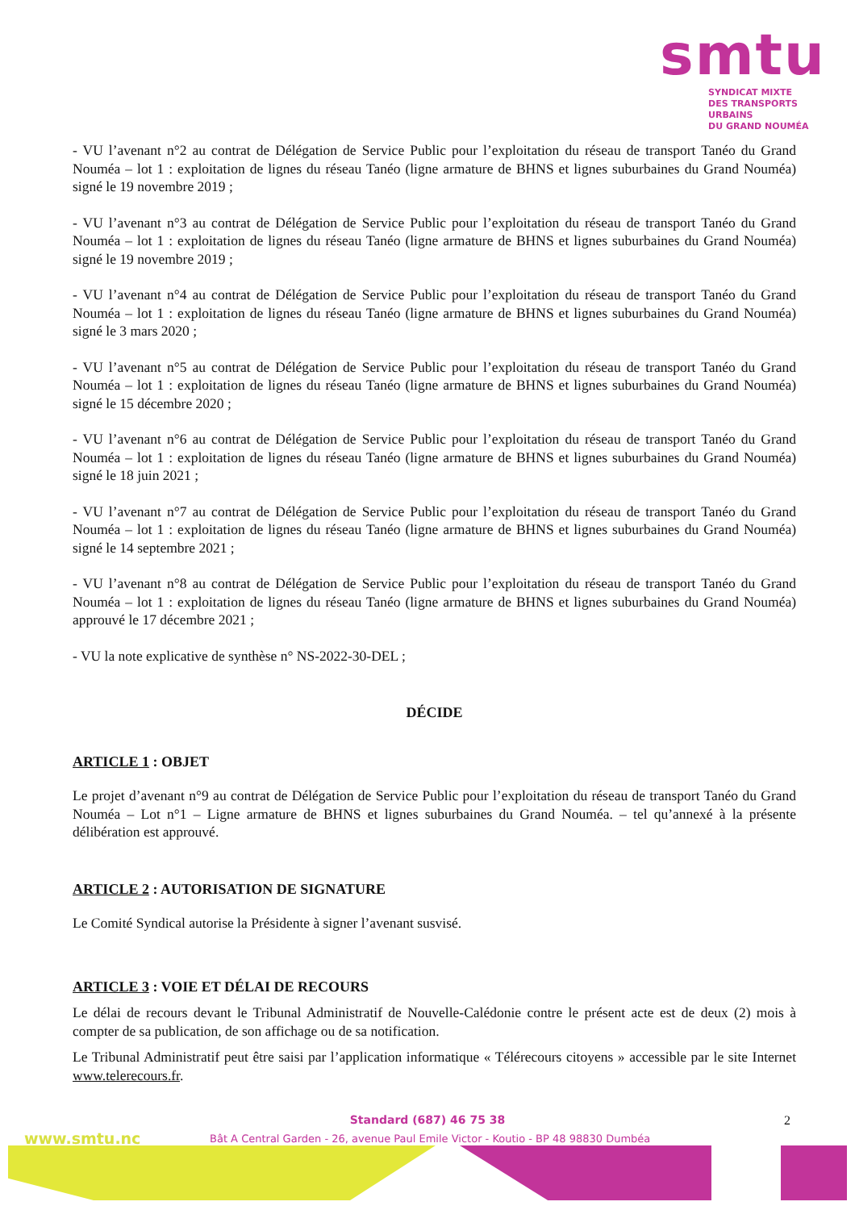smtu
SYNDICAT MIXTE
DES TRANSPORTS URBAINS
DU GRAND NOUMÉA
- VU l’avenant n°2 au contrat de Délégation de Service Public pour l’exploitation du réseau de transport Tanéo du Grand Nouméa – lot 1 : exploitation de lignes du réseau Tanéo (ligne armature de BHNS et lignes suburbaines du Grand Nouméa) signé le 19 novembre 2019 ;
- VU l’avenant n°3 au contrat de Délégation de Service Public pour l’exploitation du réseau de transport Tanéo du Grand Nouméa – lot 1 : exploitation de lignes du réseau Tanéo (ligne armature de BHNS et lignes suburbaines du Grand Nouméa) signé le 19 novembre 2019 ;
- VU l’avenant n°4 au contrat de Délégation de Service Public pour l’exploitation du réseau de transport Tanéo du Grand Nouméa – lot 1 : exploitation de lignes du réseau Tanéo (ligne armature de BHNS et lignes suburbaines du Grand Nouméa) signé le 3 mars 2020 ;
- VU l’avenant n°5 au contrat de Délégation de Service Public pour l’exploitation du réseau de transport Tanéo du Grand Nouméa – lot 1 : exploitation de lignes du réseau Tanéo (ligne armature de BHNS et lignes suburbaines du Grand Nouméa) signé le 15 décembre 2020 ;
- VU l’avenant n°6 au contrat de Délégation de Service Public pour l’exploitation du réseau de transport Tanéo du Grand Nouméa – lot 1 : exploitation de lignes du réseau Tanéo (ligne armature de BHNS et lignes suburbaines du Grand Nouméa) signé le 18 juin 2021 ;
- VU l’avenant n°7 au contrat de Délégation de Service Public pour l’exploitation du réseau de transport Tanéo du Grand Nouméa – lot 1 : exploitation de lignes du réseau Tanéo (ligne armature de BHNS et lignes suburbaines du Grand Nouméa) signé le 14 septembre 2021 ;
- VU l’avenant n°8 au contrat de Délégation de Service Public pour l’exploitation du réseau de transport Tanéo du Grand Nouméa – lot 1 : exploitation de lignes du réseau Tanéo (ligne armature de BHNS et lignes suburbaines du Grand Nouméa) approuvé le 17 décembre 2021 ;
- VU la note explicative de synthèse n° NS-2022-30-DEL ;
DÉCIDE
ARTICLE 1 : OBJET
Le projet d’avenant n°9 au contrat de Délégation de Service Public pour l’exploitation du réseau de transport Tanéo du Grand Nouméa – Lot n°1 – Ligne armature de BHNS et lignes suburbaines du Grand Nouméa. – tel qu’annexé à la présente délibération est approuvé.
ARTICLE 2 : AUTORISATION DE SIGNATURE
Le Comité Syndical autorise la Présidente à signer l’avenant susvisé.
ARTICLE 3 : VOIE ET DÉLAI DE RECOURS
Le délai de recours devant le Tribunal Administratif de Nouvelle-Calédonie contre le présent acte est de deux (2) mois à compter de sa publication, de son affichage ou de sa notification.
Le Tribunal Administratif peut être saisi par l’application informatique « Télérecours citoyens » accessible par le site Internet www.telerecours.fr.
Standard (687) 46 75 38
2
www.smtu.nc
Bât A Central Garden - 26, avenue Paul Emile Victor - Koutio - BP 48 98830 Dumbéa